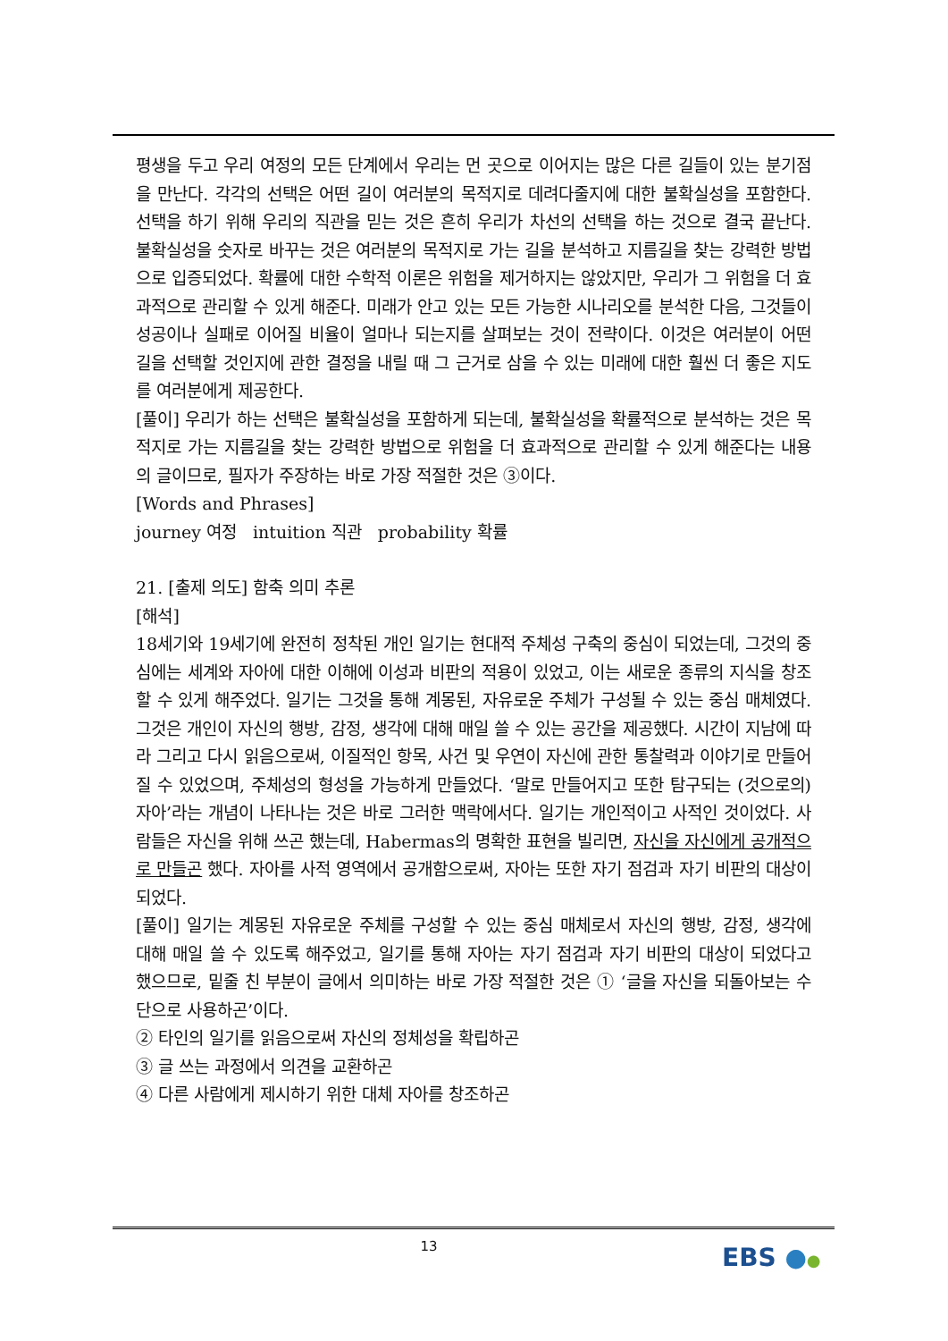평생을 두고 우리 여정의 모든 단계에서 우리는 먼 곳으로 이어지는 많은 다른 길들이 있는 분기점을 만난다. 각각의 선택은 어떤 길이 여러분의 목적지로 데려다줄지에 대한 불확실성을 포함한다. 선택을 하기 위해 우리의 직관을 믿는 것은 흔히 우리가 차선의 선택을 하는 것으로 결국 끝난다. 불확실성을 숫자로 바꾸는 것은 여러분의 목적지로 가는 길을 분석하고 지름길을 찾는 강력한 방법으로 입증되었다. 확률에 대한 수학적 이론은 위험을 제거하지는 않았지만, 우리가 그 위험을 더 효과적으로 관리할 수 있게 해준다. 미래가 안고 있는 모든 가능한 시나리오를 분석한 다음, 그것들이 성공이나 실패로 이어질 비율이 얼마나 되는지를 살펴보는 것이 전략이다. 이것은 여러분이 어떤 길을 선택할 것인지에 관한 결정을 내릴 때 그 근거로 삼을 수 있는 미래에 대한 훨씬 더 좋은 지도를 여러분에게 제공한다.
[풀이] 우리가 하는 선택은 불확실성을 포함하게 되는데, 불확실성을 확률적으로 분석하는 것은 목적지로 가는 지름길을 찾는 강력한 방법으로 위험을 더 효과적으로 관리할 수 있게 해준다는 내용의 글이므로, 필자가 주장하는 바로 가장 적절한 것은 ③이다.
[Words and Phrases]
journey 여정 intuition 직관 probability 확률
21. [출제 의도] 함축 의미 추론
[해석]
18세기와 19세기에 완전히 정착된 개인 일기는 현대적 주체성 구축의 중심이 되었는데, 그것의 중심에는 세계와 자아에 대한 이해에 이성과 비판의 적용이 있었고, 이는 새로운 종류의 지식을 창조할 수 있게 해주었다. 일기는 그것을 통해 계몽된, 자유로운 주체가 구성될 수 있는 중심 매체였다. 그것은 개인이 자신의 행방, 감정, 생각에 대해 매일 쓸 수 있는 공간을 제공했다. 시간이 지남에 따라 그리고 다시 읽음으로써, 이질적인 항목, 사건 및 우연이 자신에 관한 통찰력과 이야기로 만들어질 수 있었으며, 주체성의 형성을 가능하게 만들었다. ‘말로 만들어지고 또한 탐구되는 (것으로의) 자아’라는 개념이 나타나는 것은 바로 그러한 맥락에서다. 일기는 개인적이고 사적인 것이었다. 사람들은 자신을 위해 쓰곤 했는데, Habermas의 명확한 표현을 빌리면, 자신을 자신에게 공개적으로 만들곤 했다. 자아를 사적 영역에서 공개함으로써, 자아는 또한 자기 점검과 자기 비판의 대상이 되었다.
[풀이] 일기는 계몽된 자유로운 주체를 구성할 수 있는 중심 매체로서 자신의 행방, 감정, 생각에 대해 매일 쓸 수 있도록 해주었고, 일기를 통해 자아는 자기 점검과 자기 비판의 대상이 되었다고 했으므로, 밑줄 친 부분이 글에서 의미하는 바로 가장 적절한 것은 ① ‘글을 자신을 되돌아보는 수단으로 사용하곤’이다.
② 타인의 일기를 읽음으로써 자신의 정체성을 확립하곤
③ 글 쓰는 과정에서 의견을 교환하곤
④ 다른 사람에게 제시하기 위한 대체 자아를 창조하곤
13 EBS ●●